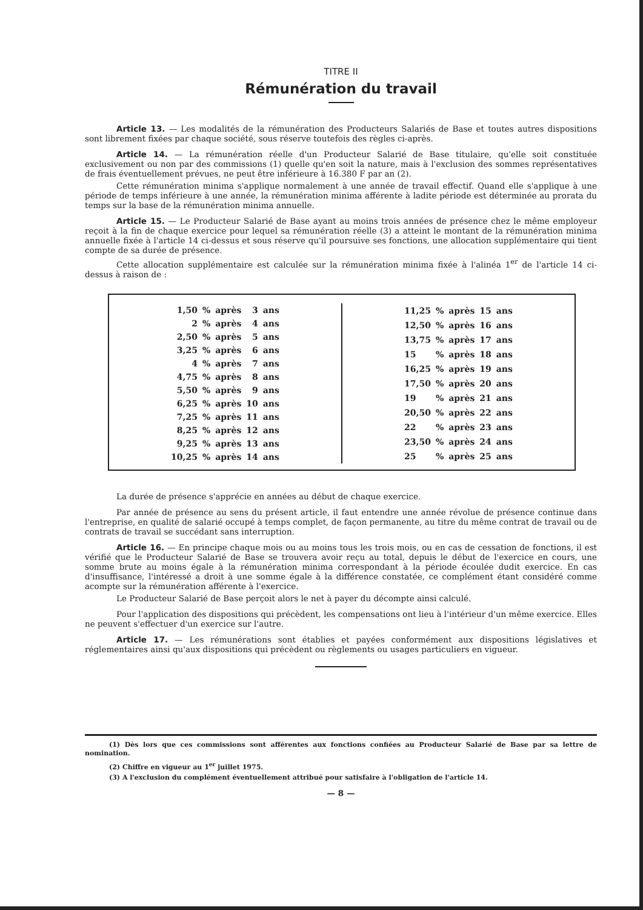TITRE II
Rémunération du travail
Article 13. — Les modalités de la rémunération des Producteurs Salariés de Base et toutes autres dispositions sont librement fixées par chaque société, sous réserve toutefois des règles ci-après.
Article 14. — La rémunération réelle d'un Producteur Salarié de Base titulaire, qu'elle soit constituée exclusivement ou non par des commissions (1) quelle qu'en soit la nature, mais à l'exclusion des sommes représentatives de frais éventuellement prévues, ne peut être inférieure à 16.380 F par an (2).
Cette rémunération minima s'applique normalement à une année de travail effectif. Quand elle s'applique à une période de temps inférieure à une année, la rémunération minima afférente à ladite période est déterminée au prorata du temps sur la base de la rémunération minima annuelle.
Article 15. — Le Producteur Salarié de Base ayant au moins trois années de présence chez le même employeur reçoit à la fin de chaque exercice pour lequel sa rémunération réelle (3) a atteint le montant de la rémunération minima annuelle fixée à l'article 14 ci-dessus et sous réserve qu'il poursuive ses fonctions, une allocation supplémentaire qui tient compte de sa durée de présence.
Cette allocation supplémentaire est calculée sur la rémunération minima fixée à l'alinéa 1<sup>er</sup> de l'article 14 ci-dessus à raison de :
| 1,50 | % | après | 3 | ans |
| 2 | % | après | 4 | ans |
| 2,50 | % | après | 5 | ans |
| 3,25 | % | après | 6 | ans |
| 4 | % | après | 7 | ans |
| 4,75 | % | après | 8 | ans |
| 5,50 | % | après | 9 | ans |
| 6,25 | % | après | 10 | ans |
| 7,25 | % | après | 11 | ans |
| 8,25 | % | après | 12 | ans |
| 9,25 | % | après | 13 | ans |
| 10,25 | % | après | 14 | ans |
| 11,25 | % | après | 15 | ans |
| 12,50 | % | après | 16 | ans |
| 13,75 | % | après | 17 | ans |
| 15 | % | après | 18 | ans |
| 16,25 | % | après | 19 | ans |
| 17,50 | % | après | 20 | ans |
| 19 | % | après | 21 | ans |
| 20,50 | % | après | 22 | ans |
| 22 | % | après | 23 | ans |
| 23,50 | % | après | 24 | ans |
| 25 | % | après | 25 | ans |
La durée de présence s'apprécie en années au début de chaque exercice.
Par année de présence au sens du présent article, il faut entendre une année révolue de présence continue dans l'entreprise, en qualité de salarié occupé à temps complet, de façon permanente, au titre du même contrat de travail ou de contrats de travail se succédant sans interruption.
Article 16. — En principe chaque mois ou au moins tous les trois mois, ou en cas de cessation de fonctions, il est vérifié que le Producteur Salarié de Base se trouvera avoir reçu au total, depuis le début de l'exercice en cours, une somme brute au moins égale à la rémunération minima correspondant à la période écoulée dudit exercice. En cas d'insuffisance, l'intéressé a droit à une somme égale à la différence constatée, ce complément étant considéré comme acompte sur la rémunération afférente à l'exercice.
Le Producteur Salarié de Base perçoit alors le net à payer du décompte ainsi calculé.
Pour l'application des dispositions qui précèdent, les compensations ont lieu à l'intérieur d'un même exercice. Elles ne peuvent s'effectuer d'un exercice sur l'autre.
Article 17. — Les rémunérations sont établies et payées conformément aux dispositions législatives et réglementaires ainsi qu'aux dispositions qui précèdent ou règlements ou usages particuliers en vigueur.
(1) Dès lors que ces commissions sont afférentes aux fonctions confiées au Producteur Salarié de Base par sa lettre de nomination.
(2) Chiffre en vigueur au 1<sup>er</sup> juillet 1975.
(3) A l'exclusion du complément éventuellement attribué pour satisfaire à l'obligation de l'article 14.
— 8 —